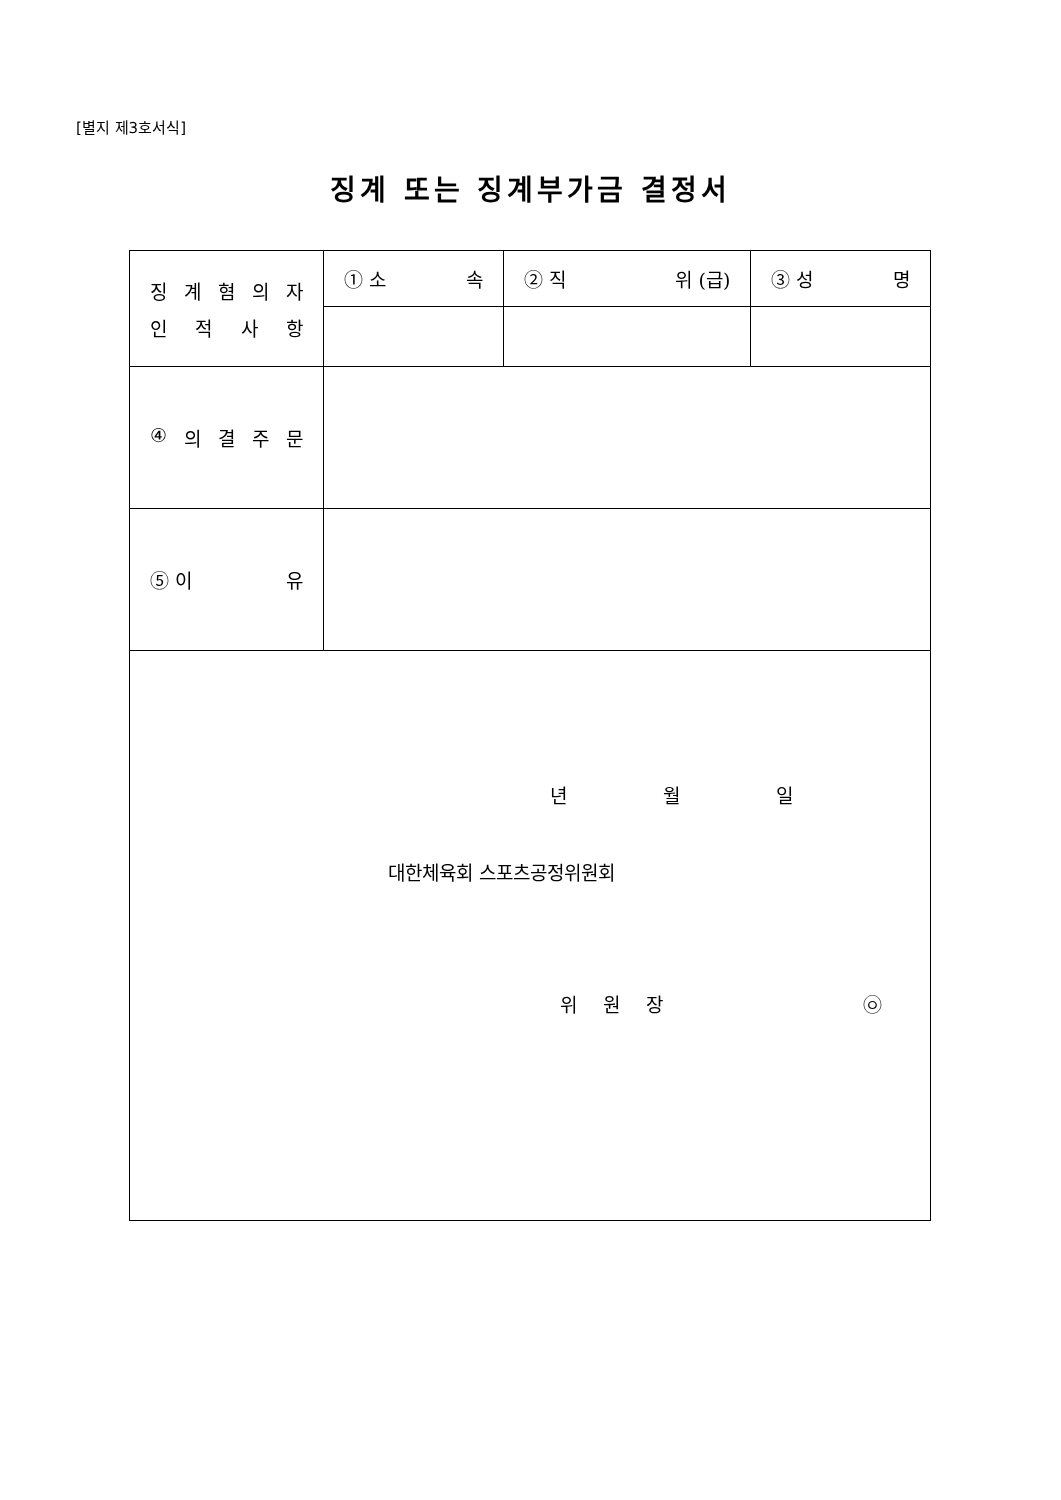[별지 제3호서식]
징계 또는 징계부가금 결정서
| 징 계 혐 의 자 인 적 사 항 | ① 소 속 | ② 직 위 (급) | ③ 성 명 |
| ④ 의 결 주 문 | | | |
| ⑤ 이 유 | | | |
| 년 월 일 대한체육회 스포츠공정위원회 위 원 장 ㉧ | | | |